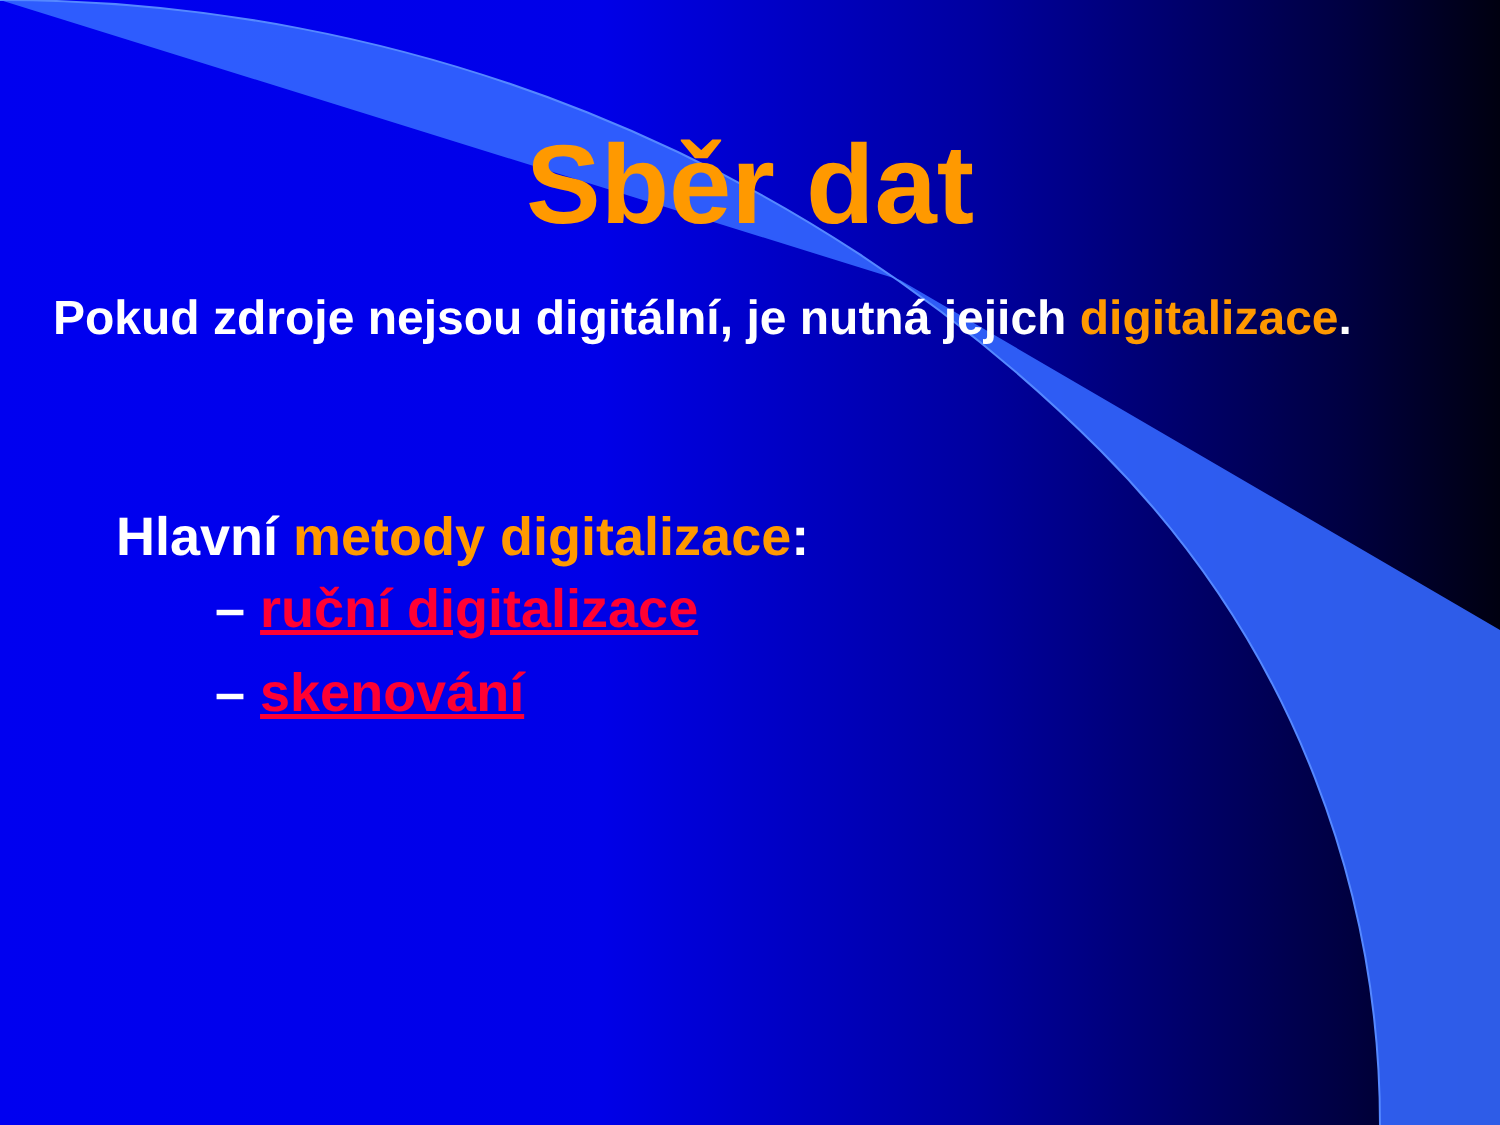Sběr dat
Pokud zdroje nejsou digitální, je nutná jejich digitalizace.
Hlavní metody digitalizace:
– ruční digitalizace
– skenování